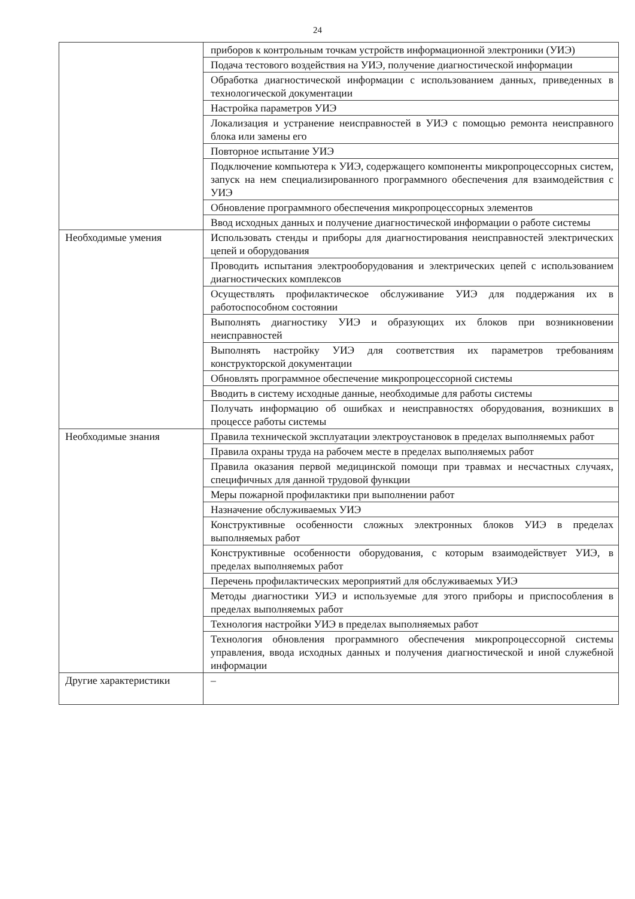24
| | приборов к контрольным точкам устройств информационной электроники (УИЭ) |
| | Подача тестового воздействия на УИЭ, получение диагностической информации |
| | Обработка диагностической информации с использованием данных, приведенных в технологической документации |
| | Настройка параметров УИЭ |
| | Локализация и устранение неисправностей в УИЭ с помощью ремонта неисправного блока или замены его |
| | Повторное испытание УИЭ |
| | Подключение компьютера к УИЭ, содержащего компоненты микропроцессорных систем, запуск на нем специализированного программного обеспечения для взаимодействия с УИЭ |
| | Обновление программного обеспечения микропроцессорных элементов |
| | Ввод исходных данных и получение диагностической информации о работе системы |
| Необходимые умения | Использовать стенды и приборы для диагностирования неисправностей электрических цепей и оборудования |
| | Проводить испытания электрооборудования и электрических цепей с использованием диагностических комплексов |
| | Осуществлять профилактическое обслуживание УИЭ для поддержания их в работоспособном состоянии |
| | Выполнять диагностику УИЭ и образующих их блоков при возникновении неисправностей |
| | Выполнять настройку УИЭ для соответствия их параметров требованиям конструкторской документации |
| | Обновлять программное обеспечение микропроцессорной системы |
| | Вводить в систему исходные данные, необходимые для работы системы |
| | Получать информацию об ошибках и неисправностях оборудования, возникших в процессе работы системы |
| Необходимые знания | Правила технической эксплуатации электроустановок в пределах выполняемых работ |
| | Правила охраны труда на рабочем месте в пределах выполняемых работ |
| | Правила оказания первой медицинской помощи при травмах и несчастных случаях, специфичных для данной трудовой функции |
| | Меры пожарной профилактики при выполнении работ |
| | Назначение обслуживаемых УИЭ |
| | Конструктивные особенности сложных электронных блоков УИЭ в пределах выполняемых работ |
| | Конструктивные особенности оборудования, с которым взаимодействует УИЭ, в пределах выполняемых работ |
| | Перечень профилактических мероприятий для обслуживаемых УИЭ |
| | Методы диагностики УИЭ и используемые для этого приборы и приспособления в пределах выполняемых работ |
| | Технология настройки УИЭ в пределах выполняемых работ |
| | Технология обновления программного обеспечения микропроцессорной системы управления, ввода исходных данных и получения диагностической и иной служебной информации |
| Другие характеристики | – |